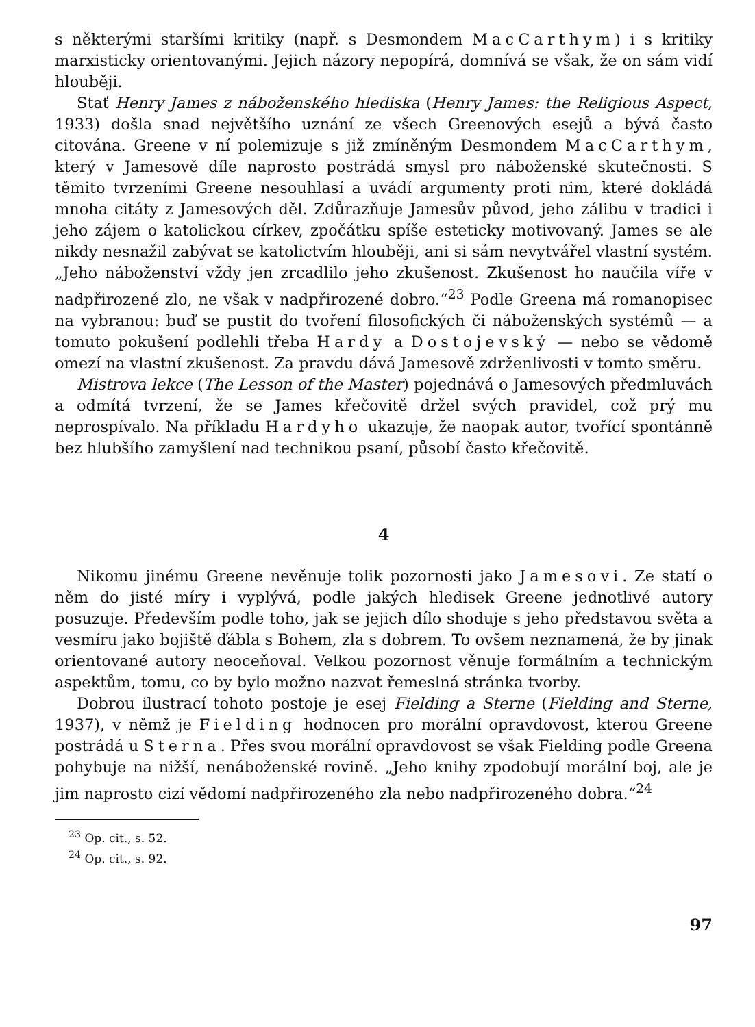s některými staršími kritiky (např. s Desmondem MacCarthym) i s kritiky marxisticky orientovanými. Jejich názory nepopírá, domnívá se však, že on sám vidí hlouběji.
Stať Henry James z náboženského hlediska (Henry James: the Religious Aspect, 1933) došla snad největšího uznání ze všech Greenových esejů a bývá často citována. Greene v ní polemizuje s již zmíněným Desmondem MacCarthym, který v Jamesově díle naprosto postrádá smysl pro náboženské skutečnosti. S těmito tvrzeními Greene nesouhlasí a uvádí argumenty proti nim, které dokládá mnoha citáty z Jamesových děl. Zdůrazňuje Jamesův původ, jeho zálibu v tradici i jeho zájem o katolickou církev, zpočátku spíše esteticky motivovaný. James se ale nikdy nesnažil zabývat se katolictvím hlouběji, ani si sám nevytvářel vlastní systém. „Jeho náboženství vždy jen zrcadlilo jeho zkušenost. Zkušenost ho naučila víře v nadpřirozené zlo, ne však v nadpřirozené dobro.“<sup>23</sup> Podle Greena má romanopisec na vybranou: buď se pustit do tvoření filosofických či náboženských systémů — a tomuto pokušení podlehli třeba Hardy a Dostojevský — nebo se vědomě omezí na vlastní zkušenost. Za pravdu dává Jamesově zdrženlivosti v tomto směru.
Mistrova lekce (The Lesson of the Master) pojednává o Jamesových předmluvách a odmítá tvrzení, že se James křečovitě držel svých pravidel, což prý mu neprospívalo. Na příkladu Hardyho ukazuje, že naopak autor, tvořící spontánně bez hlubšího zamyšlení nad technikou psaní, působí často křečovitě.
4
Nikomu jinému Greene nevěnuje tolik pozornosti jako Jamesovi. Ze statí o něm do jisté míry i vyplývá, podle jakých hledisek Greene jednotlivé autory posuzuje. Především podle toho, jak se jejich dílo shoduje s jeho představou světa a vesmíru jako bojiště ďábla s Bohem, zla s dobrem. To ovšem neznamená, že by jinak orientované autory neoceňoval. Velkou pozornost věnuje formálním a technickým aspektům, tomu, co by bylo možno nazvat řemeslná stránka tvorby.
Dobrou ilustrací tohoto postoje je esej Fielding a Sterne (Fielding and Sterne, 1937), v němž je Fielding hodnocen pro morální opravdovost, kterou Greene postrádá u Sterna. Přes svou morální opravdovost se však Fielding podle Greena pohybuje na nižší, nenáboženské rovině. „Jeho knihy zpodobují morální boj, ale je jim naprosto cizí vědomí nadpřirozeného zla nebo nadpřirozeného dobra.“<sup>24</sup>
<sup>23</sup> Op. cit., s. 52.
<sup>24</sup> Op. cit., s. 92.
97